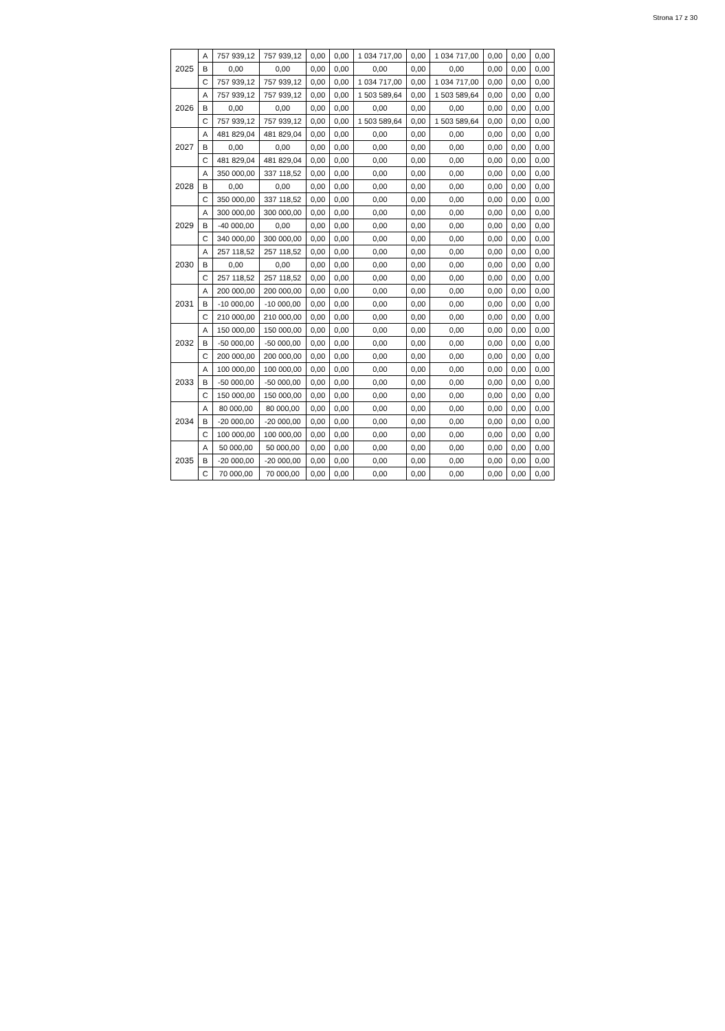Strona 17 z 30
| 2025 | A | 757 939,12 | 757 939,12 | 0,00 | 0,00 | 1 034 717,00 | 0,00 | 1 034 717,00 | 0,00 | 0,00 | 0,00 |
| | B | 0,00 | 0,00 | 0,00 | 0,00 | 0,00 | 0,00 | 0,00 | 0,00 | 0,00 | 0,00 |
| | C | 757 939,12 | 757 939,12 | 0,00 | 0,00 | 1 034 717,00 | 0,00 | 1 034 717,00 | 0,00 | 0,00 | 0,00 |
| 2026 | A | 757 939,12 | 757 939,12 | 0,00 | 0,00 | 1 503 589,64 | 0,00 | 1 503 589,64 | 0,00 | 0,00 | 0,00 |
| | B | 0,00 | 0,00 | 0,00 | 0,00 | 0,00 | 0,00 | 0,00 | 0,00 | 0,00 | 0,00 |
| | C | 757 939,12 | 757 939,12 | 0,00 | 0,00 | 1 503 589,64 | 0,00 | 1 503 589,64 | 0,00 | 0,00 | 0,00 |
| 2027 | A | 481 829,04 | 481 829,04 | 0,00 | 0,00 | 0,00 | 0,00 | 0,00 | 0,00 | 0,00 | 0,00 |
| | B | 0,00 | 0,00 | 0,00 | 0,00 | 0,00 | 0,00 | 0,00 | 0,00 | 0,00 | 0,00 |
| | C | 481 829,04 | 481 829,04 | 0,00 | 0,00 | 0,00 | 0,00 | 0,00 | 0,00 | 0,00 | 0,00 |
| 2028 | A | 350 000,00 | 337 118,52 | 0,00 | 0,00 | 0,00 | 0,00 | 0,00 | 0,00 | 0,00 | 0,00 |
| | B | 0,00 | 0,00 | 0,00 | 0,00 | 0,00 | 0,00 | 0,00 | 0,00 | 0,00 | 0,00 |
| | C | 350 000,00 | 337 118,52 | 0,00 | 0,00 | 0,00 | 0,00 | 0,00 | 0,00 | 0,00 | 0,00 |
| 2029 | A | 300 000,00 | 300 000,00 | 0,00 | 0,00 | 0,00 | 0,00 | 0,00 | 0,00 | 0,00 | 0,00 |
| | B | -40 000,00 | 0,00 | 0,00 | 0,00 | 0,00 | 0,00 | 0,00 | 0,00 | 0,00 | 0,00 |
| | C | 340 000,00 | 300 000,00 | 0,00 | 0,00 | 0,00 | 0,00 | 0,00 | 0,00 | 0,00 | 0,00 |
| 2030 | A | 257 118,52 | 257 118,52 | 0,00 | 0,00 | 0,00 | 0,00 | 0,00 | 0,00 | 0,00 | 0,00 |
| | B | 0,00 | 0,00 | 0,00 | 0,00 | 0,00 | 0,00 | 0,00 | 0,00 | 0,00 | 0,00 |
| | C | 257 118,52 | 257 118,52 | 0,00 | 0,00 | 0,00 | 0,00 | 0,00 | 0,00 | 0,00 | 0,00 |
| 2031 | A | 200 000,00 | 200 000,00 | 0,00 | 0,00 | 0,00 | 0,00 | 0,00 | 0,00 | 0,00 | 0,00 |
| | B | -10 000,00 | -10 000,00 | 0,00 | 0,00 | 0,00 | 0,00 | 0,00 | 0,00 | 0,00 | 0,00 |
| | C | 210 000,00 | 210 000,00 | 0,00 | 0,00 | 0,00 | 0,00 | 0,00 | 0,00 | 0,00 | 0,00 |
| 2032 | A | 150 000,00 | 150 000,00 | 0,00 | 0,00 | 0,00 | 0,00 | 0,00 | 0,00 | 0,00 | 0,00 |
| | B | -50 000,00 | -50 000,00 | 0,00 | 0,00 | 0,00 | 0,00 | 0,00 | 0,00 | 0,00 | 0,00 |
| | C | 200 000,00 | 200 000,00 | 0,00 | 0,00 | 0,00 | 0,00 | 0,00 | 0,00 | 0,00 | 0,00 |
| 2033 | A | 100 000,00 | 100 000,00 | 0,00 | 0,00 | 0,00 | 0,00 | 0,00 | 0,00 | 0,00 | 0,00 |
| | B | -50 000,00 | -50 000,00 | 0,00 | 0,00 | 0,00 | 0,00 | 0,00 | 0,00 | 0,00 | 0,00 |
| | C | 150 000,00 | 150 000,00 | 0,00 | 0,00 | 0,00 | 0,00 | 0,00 | 0,00 | 0,00 | 0,00 |
| 2034 | A | 80 000,00 | 80 000,00 | 0,00 | 0,00 | 0,00 | 0,00 | 0,00 | 0,00 | 0,00 | 0,00 |
| | B | -20 000,00 | -20 000,00 | 0,00 | 0,00 | 0,00 | 0,00 | 0,00 | 0,00 | 0,00 | 0,00 |
| | C | 100 000,00 | 100 000,00 | 0,00 | 0,00 | 0,00 | 0,00 | 0,00 | 0,00 | 0,00 | 0,00 |
| 2035 | A | 50 000,00 | 50 000,00 | 0,00 | 0,00 | 0,00 | 0,00 | 0,00 | 0,00 | 0,00 | 0,00 |
| | B | -20 000,00 | -20 000,00 | 0,00 | 0,00 | 0,00 | 0,00 | 0,00 | 0,00 | 0,00 | 0,00 |
| | C | 70 000,00 | 70 000,00 | 0,00 | 0,00 | 0,00 | 0,00 | 0,00 | 0,00 | 0,00 | 0,00 |